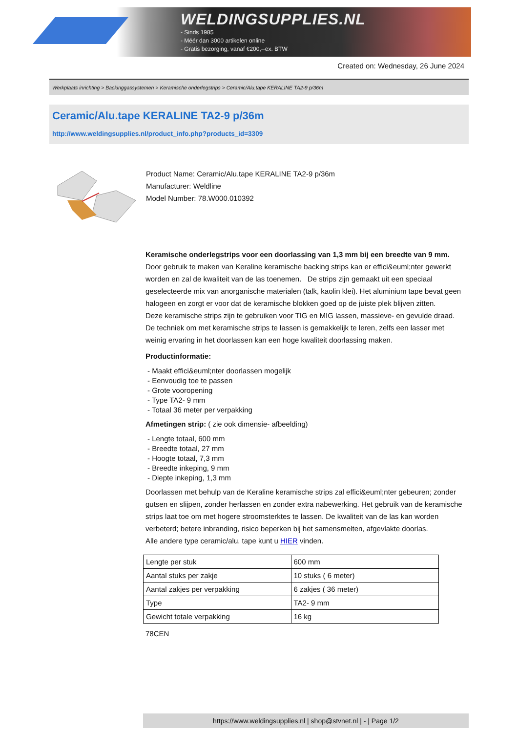WELDINGSUPPLIES.NL
- Sinds 1985
- Méér dan 3000 artikelen online
- Gratis bezorging, vanaf €200,--ex. BTW
Created on: Wednesday, 26 June 2024
Werkplaats inrichting > Backinggassystemen > Keramische onderlegstrips > Ceramic/Alu.tape KERALINE TA2-9 p/36m
Ceramic/Alu.tape KERALINE TA2-9 p/36m
http://www.weldingsupplies.nl/product_info.php?products_id=3309
Product Name: Ceramic/Alu.tape KERALINE TA2-9 p/36m
Manufacturer: Weldline
Model Number: 78.W000.010392
Keramische onderlegstrips voor een doorlassing van 1,3 mm bij een breedte van 9 mm. Door gebruik te maken van Keraline keramische backing strips kan er effici&euml;nter gewerkt worden en zal de kwaliteit van de las toenemen. De strips zijn gemaakt uit een speciaal geselecteerde mix van anorganische materialen (talk, kaolin klei). Het aluminium tape bevat geen halogeen en zorgt er voor dat de keramische blokken goed op de juiste plek blijven zitten.
Deze keramische strips zijn te gebruiken voor TIG en MIG lassen, massieve- en gevulde draad. De techniek om met keramische strips te lassen is gemakkelijk te leren, zelfs een lasser met weinig ervaring in het doorlassen kan een hoge kwaliteit doorlassing maken.
Productinformatie:
- Maakt effici&euml;nter doorlassen mogelijk
- Eenvoudig toe te passen
- Grote vooropening
- Type TA2- 9 mm
- Totaal 36 meter per verpakking
Afmetingen strip: ( zie ook dimensie- afbeelding)
- Lengte totaal, 600 mm
- Breedte totaal, 27 mm
- Hoogte totaal, 7,3 mm
- Breedte inkeping, 9 mm
- Diepte inkeping, 1,3 mm
Doorlassen met behulp van de Keraline keramische strips zal effici&euml;nter gebeuren; zonder gutsen en slijpen, zonder herlassen en zonder extra nabewerking. Het gebruik van de keramische strips laat toe om met hogere stroomsterktes te lassen. De kwaliteit van de las kan worden verbeterd; betere inbranding, risico beperken bij het samensmelten, afgevlakte doorlas.
Alle andere type ceramic/alu. tape kunt u HIER vinden.
| Lengte per stuk | 600 mm |
| Aantal stuks per zakje | 10 stuks ( 6 meter) |
| Aantal zakjes per verpakking | 6 zakjes ( 36 meter) |
| Type | TA2- 9 mm |
| Gewicht totale verpakking | 16 kg |
78CEN
https://www.weldingsupplies.nl | shop@stvnet.nl | - | Page 1/2